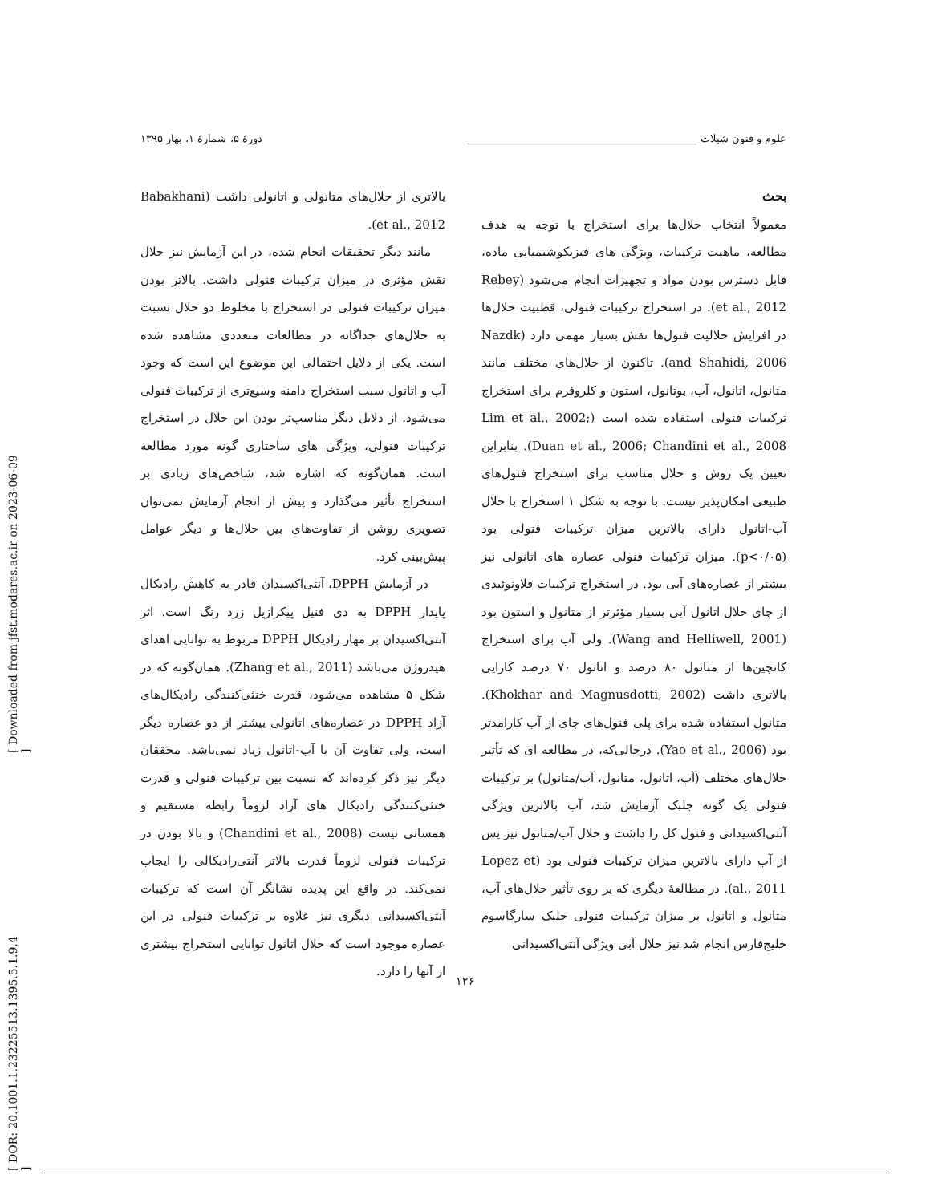[ DOR: 20.1001.1.23225513.1395.5.1.9.4 ] [ Downloaded from jfst.modares.ac.ir on 2023-06-09 ]
علوم و فنون شیلات ____________________________________________ دورهٔ ۵، شمارهٔ ۱، بهار ۱۳۹۵
بحث
معمولاً انتخاب حلال‌ها برای استخراج با توجه به هدف مطالعه، ماهیت ترکیبات، ویژگی های فیزیکوشیمیایی ماده، قابل دسترس بودن مواد و تجهیزات انجام می‌شود (Rebey et al., 2012). در استخراج ترکیبات فنولی، قطبیت حلال‌ها در افزایش حلالیت فنول‌ها نقش بسیار مهمی دارد (Nazdk and Shahidi, 2006). تاکنون از حلال‌های مختلف مانند متانول، اتانول، آب، بوتانول، استون و کلروفرم برای استخراج ترکیبات فنولی استفاده شده است (Lim et al., 2002; Duan et al., 2006; Chandini et al., 2008). بنابراین تعیین یک روش و حلال مناسب برای استخراج فنول‌های طبیعی امکان‌پذیر نیست. با توجه به شکل ۱ استخراج با حلال آب-اتانول دارای بالاترین میزان ترکیبات فنولی بود (p<۰/۰۵). میزان ترکیبات فنولی عصاره های اتانولی نیز بیشتر از عصاره‌های آبی بود. در استخراج ترکیبات فلاونوئیدی از چای حلال اتانول آبی بسیار مؤثرتر از متانول و استون بود (Wang and Helliwell, 2001). ولی آب برای استخراج کاتچین‌ها از متانول ۸۰ درصد و اتانول ۷۰ درصد کارایی بالاتری داشت (Khokhar and Magnusdotti, 2002). متانول استفاده شده برای پلی فنول‌های چای از آب کارامدتر بود (Yao et al., 2006). درحالی‌که، در مطالعه ای که تأثیر حلال‌های مختلف (آب، اتانول، متانول، آب/متانول) بر ترکیبات فنولی یک گونه جلبک آزمایش شد، آب بالاترین ویژگی آنتی‌اکسیدانی و فنول کل را داشت و حلال آب/متانول نیز پس از آب دارای بالاترین میزان ترکیبات فنولی بود (Lopez et al., 2011). در مطالعهٔ دیگری که بر روی تأثیر حلال‌های آب، متانول و اتانول بر میزان ترکیبات فنولی جلبک سارگاسوم خلیج‌فارس انجام شد نیز حلال آبی ویژگی آنتی‌اکسیدانی
بالاتری از حلال‌های متانولی و اتانولی داشت (Babakhani et al., 2012).
مانند دیگر تحقیقات انجام شده، در این آزمایش نیز حلال نقش مؤثری در میزان ترکیبات فنولی داشت. بالاتر بودن میزان ترکیبات فنولی در استخراج با مخلوط دو حلال نسبت به حلال‌های جداگانه در مطالعات متعددی مشاهده شده است. یکی از دلایل احتمالی این موضوع این است که وجود آب و اتانول سبب استخراج دامنه وسیع‌تری از ترکیبات فنولی می‌شود. از دلایل دیگر مناسب‌تر بودن این حلال در استخراج ترکیبات فنولی، ویژگی های ساختاری گونه مورد مطالعه است. همان‌گونه که اشاره شد، شاخص‌های زیادی بر استخراج تأثیر می‌گذارد و پیش از انجام آزمایش نمی‌توان تصویری روشن از تفاوت‌های بین حلال‌ها و دیگر عوامل پیش‌بینی کرد.
در آزمایش DPPH، آنتی‌اکسیدان قادر به کاهش رادیکال پایدار DPPH به دی فنیل پیکرازیل زرد رنگ است. اثر آنتی‌اکسیدان بر مهار رادیکال DPPH مربوط به توانایی اهدای هیدروژن می‌باشد (Zhang et al., 2011). همان‌گونه که در شکل ۵ مشاهده می‌شود، قدرت خنثی‌کنندگی رادیکال‌های آزاد DPPH در عصاره‌های اتانولی بیشتر از دو عصاره دیگر است، ولی تفاوت آن با آب-اتانول زیاد نمی‌باشد. محققان دیگر نیز ذکر کرده‌اند که نسبت بین ترکیبات فنولی و قدرت خنثی‌کنندگی رادیکال های آزاد لزوماً رابطه مستقیم و همسانی نیست (Chandini et al., 2008) و بالا بودن در ترکیبات فنولی لزوماً قدرت بالاتر آنتی‌رادیکالی را ایجاب نمی‌کند. در واقع این پدیده نشانگر آن است که ترکیبات آنتی‌اکسیدانی دیگری نیز علاوه بر ترکیبات فنولی در این عصاره موجود است که حلال اتانول توانایی استخراج بیشتری از آنها را دارد.
۱۲۶